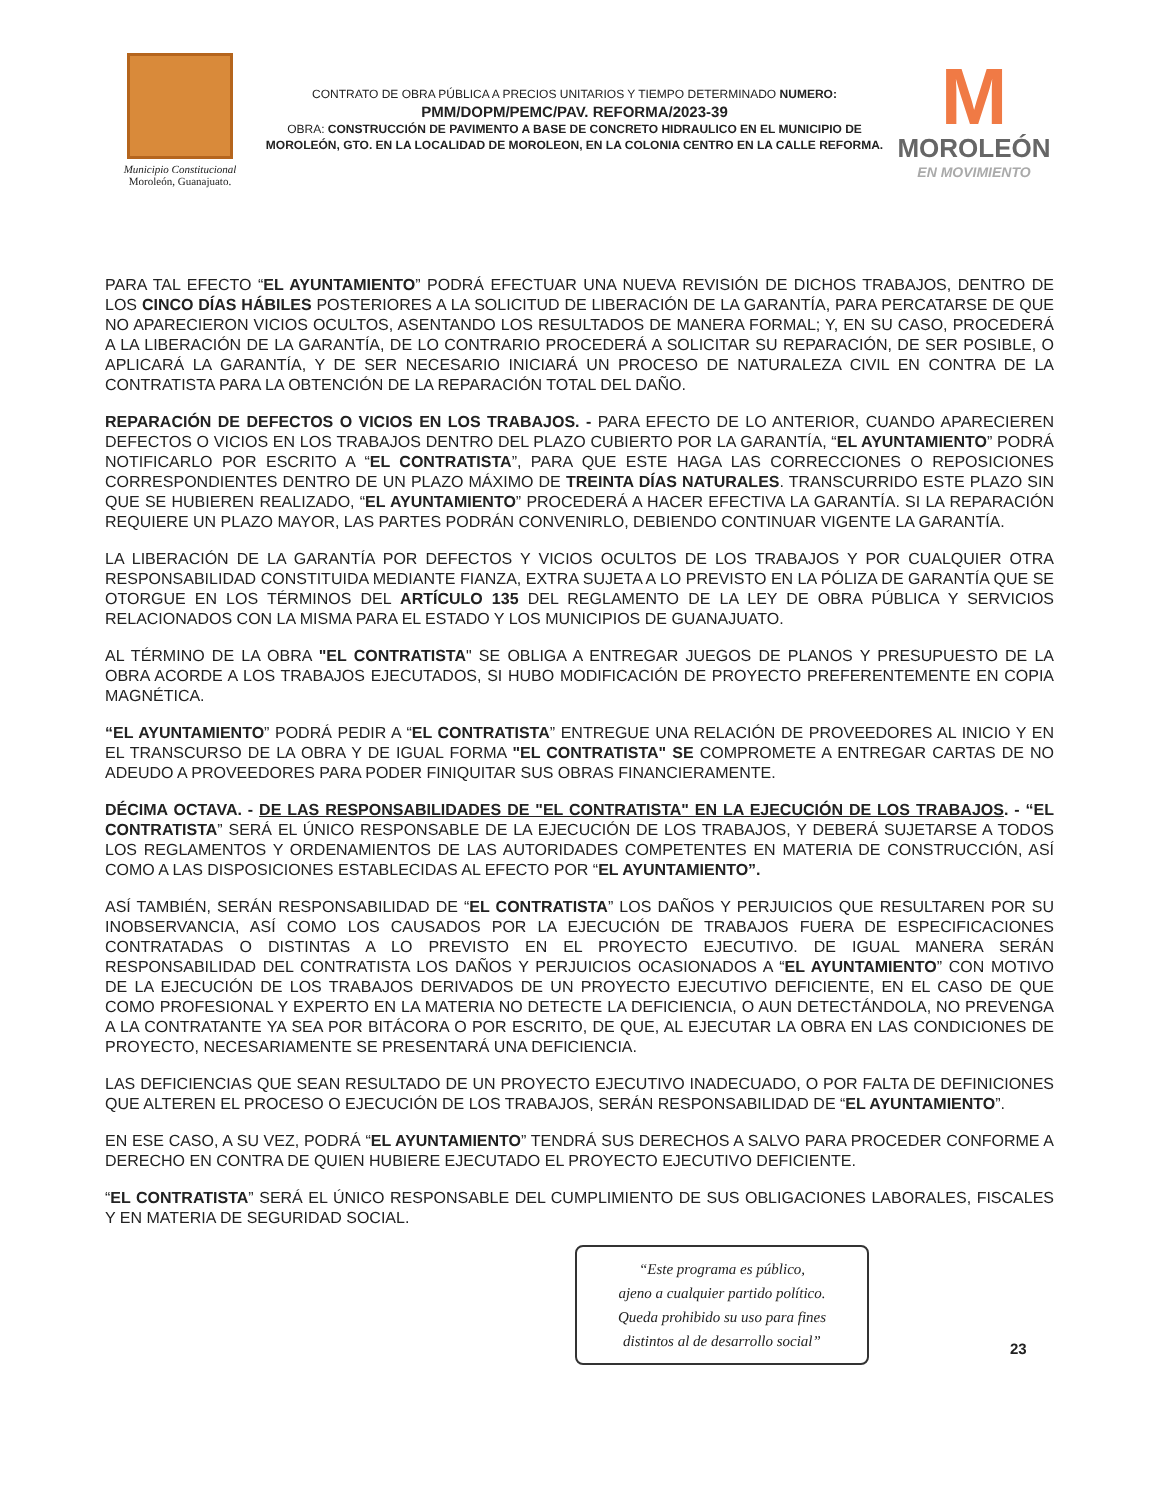Municipio Constitucional
Moroleón, Guanajuato.
CONTRATO DE OBRA PÚBLICA A PRECIOS UNITARIOS Y TIEMPO DETERMINADO NUMERO:
PMM/DOPM/PEMC/PAV. REFORMA/2023-39
OBRA: CONSTRUCCIÓN DE PAVIMENTO A BASE DE CONCRETO HIDRAULICO EN EL MUNICIPIO DE MOROLEÓN, GTO. EN LA LOCALIDAD DE MOROLEON, EN LA COLONIA CENTRO EN LA CALLE REFORMA.
M
MOROLEÓN
EN MOVIMIENTO
PARA TAL EFECTO “EL AYUNTAMIENTO” PODRÁ EFECTUAR UNA NUEVA REVISIÓN DE DICHOS TRABAJOS, DENTRO DE LOS CINCO DÍAS HÁBILES POSTERIORES A LA SOLICITUD DE LIBERACIÓN DE LA GARANTÍA, PARA PERCATARSE DE QUE NO APARECIERON VICIOS OCULTOS, ASENTANDO LOS RESULTADOS DE MANERA FORMAL; Y, EN SU CASO, PROCEDERÁ A LA LIBERACIÓN DE LA GARANTÍA, DE LO CONTRARIO PROCEDERÁ A SOLICITAR SU REPARACIÓN, DE SER POSIBLE, O APLICARÁ LA GARANTÍA, Y DE SER NECESARIO INICIARÁ UN PROCESO DE NATURALEZA CIVIL EN CONTRA DE LA CONTRATISTA PARA LA OBTENCIÓN DE LA REPARACIÓN TOTAL DEL DAÑO.
REPARACIÓN DE DEFECTOS O VICIOS EN LOS TRABAJOS. - PARA EFECTO DE LO ANTERIOR, CUANDO APARECIEREN DEFECTOS O VICIOS EN LOS TRABAJOS DENTRO DEL PLAZO CUBIERTO POR LA GARANTÍA, “EL AYUNTAMIENTO” PODRÁ NOTIFICARLO POR ESCRITO A “EL CONTRATISTA”, PARA QUE ESTE HAGA LAS CORRECCIONES O REPOSICIONES CORRESPONDIENTES DENTRO DE UN PLAZO MÁXIMO DE TREINTA DÍAS NATURALES. TRANSCURRIDO ESTE PLAZO SIN QUE SE HUBIEREN REALIZADO, “EL AYUNTAMIENTO” PROCEDERÁ A HACER EFECTIVA LA GARANTÍA. SI LA REPARACIÓN REQUIERE UN PLAZO MAYOR, LAS PARTES PODRÁN CONVENIRLO, DEBIENDO CONTINUAR VIGENTE LA GARANTÍA.
LA LIBERACIÓN DE LA GARANTÍA POR DEFECTOS Y VICIOS OCULTOS DE LOS TRABAJOS Y POR CUALQUIER OTRA RESPONSABILIDAD CONSTITUIDA MEDIANTE FIANZA, EXTRA SUJETA A LO PREVISTO EN LA PÓLIZA DE GARANTÍA QUE SE OTORGUE EN LOS TÉRMINOS DEL ARTÍCULO 135 DEL REGLAMENTO DE LA LEY DE OBRA PÚBLICA Y SERVICIOS RELACIONADOS CON LA MISMA PARA EL ESTADO Y LOS MUNICIPIOS DE GUANAJUATO.
AL TÉRMINO DE LA OBRA "EL CONTRATISTA" SE OBLIGA A ENTREGAR JUEGOS DE PLANOS Y PRESUPUESTO DE LA OBRA ACORDE A LOS TRABAJOS EJECUTADOS, SI HUBO MODIFICACIÓN DE PROYECTO PREFERENTEMENTE EN COPIA MAGNÉTICA.
“EL AYUNTAMIENTO” PODRÁ PEDIR A “EL CONTRATISTA” ENTREGUE UNA RELACIÓN DE PROVEEDORES AL INICIO Y EN EL TRANSCURSO DE LA OBRA Y DE IGUAL FORMA "EL CONTRATISTA" SE COMPROMETE A ENTREGAR CARTAS DE NO ADEUDO A PROVEEDORES PARA PODER FINIQUITAR SUS OBRAS FINANCIERAMENTE.
DÉCIMA OCTAVA. - DE LAS RESPONSABILIDADES DE "EL CONTRATISTA" EN LA EJECUCIÓN DE LOS TRABAJOS. - “EL CONTRATISTA” SERÁ EL ÚNICO RESPONSABLE DE LA EJECUCIÓN DE LOS TRABAJOS, Y DEBERÁ SUJETARSE A TODOS LOS REGLAMENTOS Y ORDENAMIENTOS DE LAS AUTORIDADES COMPETENTES EN MATERIA DE CONSTRUCCIÓN, ASÍ COMO A LAS DISPOSICIONES ESTABLECIDAS AL EFECTO POR “EL AYUNTAMIENTO”.
ASÍ TAMBIÉN, SERÁN RESPONSABILIDAD DE “EL CONTRATISTA” LOS DAÑOS Y PERJUICIOS QUE RESULTAREN POR SU INOBSERVANCIA, ASÍ COMO LOS CAUSADOS POR LA EJECUCIÓN DE TRABAJOS FUERA DE ESPECIFICACIONES CONTRATADAS O DISTINTAS A LO PREVISTO EN EL PROYECTO EJECUTIVO. DE IGUAL MANERA SERÁN RESPONSABILIDAD DEL CONTRATISTA LOS DAÑOS Y PERJUICIOS OCASIONADOS A “EL AYUNTAMIENTO” CON MOTIVO DE LA EJECUCIÓN DE LOS TRABAJOS DERIVADOS DE UN PROYECTO EJECUTIVO DEFICIENTE, EN EL CASO DE QUE COMO PROFESIONAL Y EXPERTO EN LA MATERIA NO DETECTE LA DEFICIENCIA, O AUN DETECTÁNDOLA, NO PREVENGA A LA CONTRATANTE YA SEA POR BITÁCORA O POR ESCRITO, DE QUE, AL EJECUTAR LA OBRA EN LAS CONDICIONES DE PROYECTO, NECESARIAMENTE SE PRESENTARÁ UNA DEFICIENCIA.
LAS DEFICIENCIAS QUE SEAN RESULTADO DE UN PROYECTO EJECUTIVO INADECUADO, O POR FALTA DE DEFINICIONES QUE ALTEREN EL PROCESO O EJECUCIÓN DE LOS TRABAJOS, SERÁN RESPONSABILIDAD DE “EL AYUNTAMIENTO”.
EN ESE CASO, A SU VEZ, PODRÁ “EL AYUNTAMIENTO” TENDRÁ SUS DERECHOS A SALVO PARA PROCEDER CONFORME A DERECHO EN CONTRA DE QUIEN HUBIERE EJECUTADO EL PROYECTO EJECUTIVO DEFICIENTE.
“EL CONTRATISTA” SERÁ EL ÚNICO RESPONSABLE DEL CUMPLIMIENTO DE SUS OBLIGACIONES LABORALES, FISCALES Y EN MATERIA DE SEGURIDAD SOCIAL.
“Este programa es público,
ajeno a cualquier partido político.
Queda prohibido su uso para fines
distintos al de desarrollo social”
23